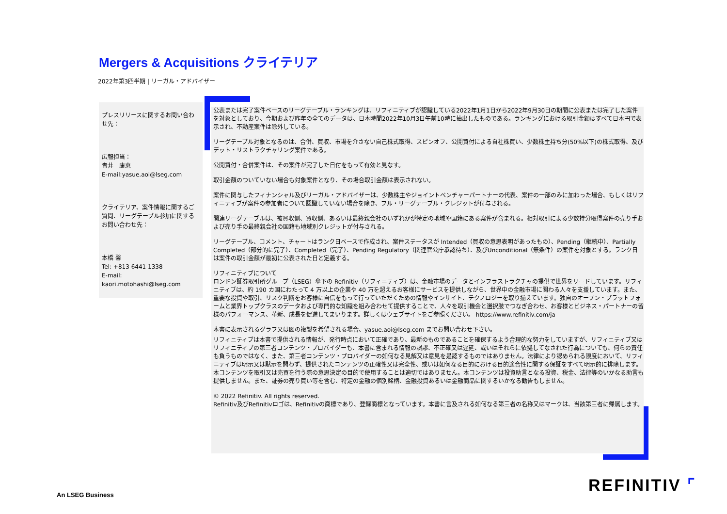Mergers & Acquisitions クライテリア
2022年第3四半期 | リーガル・アドバイザー
プレスリリースに関するお問い合わせ先：
広報担当：
青井　康恵
E-mail:yasue.aoi@lseg.com
クライテリア、案件情報に関するご質問、リーグテーブル参加に関するお問い合わせ先：
本橋 馨
Tel: +813 6441 1338
E-mail:
kaori.motohashi@lseg.com
公表または完了案件ベースのリーグテーブル・ランキングは、リフィニティブが認識している2022年1月1日から2022年9月30日の期間に公表または完了した案件を対象としており、今期および昨年の全てのデータは、日本時間2022年10月3日午前10時に抽出したものである。ランキングにおける取引金額はすべて日本円で表示され、不動産案件は除外している。
リーグテーブル対象となるのは、合併、買収、市場を介さない自己株式取得、スピンオフ、公開買付による自社株買い、少数株主持ち分(50%以下)の株式取得、及びデット・リストラクチャリング案件である。
公開買付・合併案件は、その案件が完了した日付をもって有効と見なす。
取引金額のついていない場合も対象案件となり、その場合取引金額は表示されない。
案件に関与したフィナンシャル及びリーガル・アドバイザーは、少数株主やジョイントベンチャーパートナーの代表、案件の一部のみに加わった場合、もしくはリフィニティブが案件の参加者について認識していない場合を除き、フル・リーグテーブル・クレジットが付与される。
関連リーグテーブルは、被買収側、買収側、あるいは最終親会社のいずれかが特定の地域や国籍にある案件が含まれる。相対取引による少数持分取得案件の売り手および売り手の最終親会社の国籍も地域別クレジットが付与される。
リーグテーブル、コメント、チャートはランク日ベースで作成され、案件ステータスが Intended（買収の意思表明があったもの）、Pending（継続中）、Partially Completed（部分的に完了）、Completed（完了）、Pending Regulatory（関連官公庁承認待ち）、及びUnconditional（無条件）の案件を対象とする。ランク日は案件の取引金額が最初に公表された日と定義する。
リフィニティブについて
ロンドン証券取引所グループ（LSEG）傘下の Refinitiv（リフィニティブ）は、金融市場のデータとインフラストラクチャの提供で世界をリードしています。リフィニティブは、約 190 カ国にわたって 4 万以上の企業や 40 万を超えるお客様にサービスを提供しながら、世界中の金融市場に関わる人々を支援しています。また、重要な投資や取引、リスク判断をお客様に自信をもって行っていただくための情報やインサイト、テクノロジーを取り揃えています。独自のオープン・プラットフォームと業界トップクラスのデータおよび専門的な知識を組み合わせて提供することで、人々を取引機会と選択肢でつなぎ合わせ、お客様とビジネス・パートナーの皆様のパフォーマンス、革新、成長を促進してまいります。詳しくはウェブサイトをご参照ください。 https://www.refinitiv.com/ja
本書に表示されるグラフ又は図の複製を希望される場合、yasue.aoi@lseg.com までお問い合わせ下さい。
リフィニティブは本書で提供される情報が、発行時点において正確であり、最新のものであることを確保するよう合理的な努力をしていますが、リフィニティブ又はリフィニティブの第三者コンテンツ・プロバイダーも、本書に含まれる情報の誤謬、不正確又は遅延、或いはそれらに依拠してなされた行為についても、何らの責任も負うものではなく、また、第三者コンテンツ・プロバイダーの如何なる見解又は意見を是認するものではありません。法律により認められる限度において、リフィニティブは明示又は黙示を問わず、提供されたコンテンツの正確性又は完全性、或いは如何なる目的における目的適合性に関する保証をすべて明示的に排除します。本コンテンツを取引又は売買を行う際の意思決定の目的で使用することは適切ではありません。本コンテンツは投資助言となる投資、税金、法律等のいかなる助言も提供しません。また、証券の売り買い等を含む、特定の金融の個別銘柄、金融投資あるいは金融商品に関するいかなる勧告もしません。
© 2022 Refinitiv. All rights reserved.
Refinitiv及びRefinitivロゴは、Refinitivの商標であり、登録商標となっています。本書に言及される如何なる第三者の名称又はマークは、当該第三者に帰属します。
An LSEG Business
REFINITIV ⌜